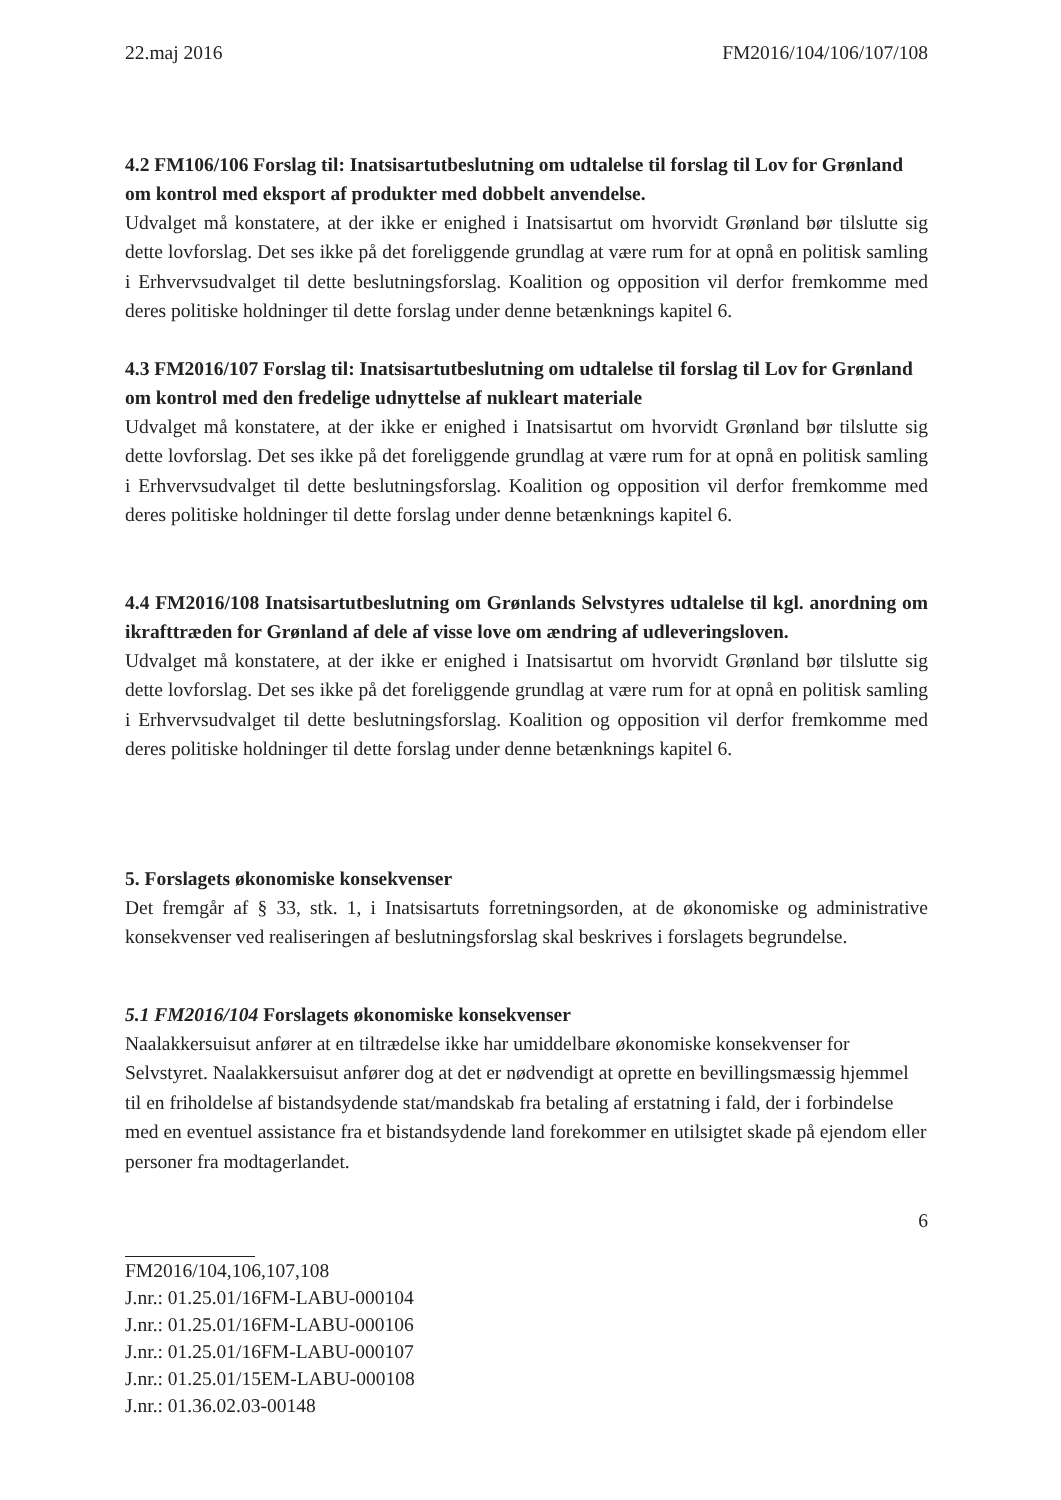22.maj 2016 FM2016/104/106/107/108
4.2 FM106/106 Forslag til: Inatsisartutbeslutning om udtalelse til forslag til Lov for Grønland om kontrol med eksport af produkter med dobbelt anvendelse.
Udvalget må konstatere, at der ikke er enighed i Inatsisartut om hvorvidt Grønland bør tilslutte sig dette lovforslag. Det ses ikke på det foreliggende grundlag at være rum for at opnå en politisk samling i Erhvervsudvalget til dette beslutningsforslag. Koalition og opposition vil derfor fremkomme med deres politiske holdninger til dette forslag under denne betænknings kapitel 6.
4.3 FM2016/107 Forslag til: Inatsisartutbeslutning om udtalelse til forslag til Lov for Grønland om kontrol med den fredelige udnyttelse af nukleart materiale
Udvalget må konstatere, at der ikke er enighed i Inatsisartut om hvorvidt Grønland bør tilslutte sig dette lovforslag. Det ses ikke på det foreliggende grundlag at være rum for at opnå en politisk samling i Erhvervsudvalget til dette beslutningsforslag. Koalition og opposition vil derfor fremkomme med deres politiske holdninger til dette forslag under denne betænknings kapitel 6.
4.4 FM2016/108 Inatsisartutbeslutning om Grønlands Selvstyres udtalelse til kgl. anordning om ikrafttræden for Grønland af dele af visse love om ændring af udleveringsloven.
Udvalget må konstatere, at der ikke er enighed i Inatsisartut om hvorvidt Grønland bør tilslutte sig dette lovforslag. Det ses ikke på det foreliggende grundlag at være rum for at opnå en politisk samling i Erhvervsudvalget til dette beslutningsforslag. Koalition og opposition vil derfor fremkomme med deres politiske holdninger til dette forslag under denne betænknings kapitel 6.
5. Forslagets økonomiske konsekvenser
Det fremgår af § 33, stk. 1, i Inatsisartuts forretningsorden, at de økonomiske og administrative konsekvenser ved realiseringen af beslutningsforslag skal beskrives i forslagets begrundelse.
5.1 FM2016/104 Forslagets økonomiske konsekvenser
Naalakkersuisut anfører at en tiltrædelse ikke har umiddelbare økonomiske konsekvenser for Selvstyret. Naalakkersuisut anfører dog at det er nødvendigt at oprette en bevillingsmæssig hjemmel til en friholdelse af bistandsydende stat/mandskab fra betaling af erstatning i fald, der i forbindelse med en eventuel assistance fra et bistandsydende land forekommer en utilsigtet skade på ejendom eller personer fra modtagerlandet.
6
FM2016/104,106,107,108
J.nr.: 01.25.01/16FM-LABU-000104
J.nr.: 01.25.01/16FM-LABU-000106
J.nr.: 01.25.01/16FM-LABU-000107
J.nr.: 01.25.01/15EM-LABU-000108
J.nr.: 01.36.02.03-00148